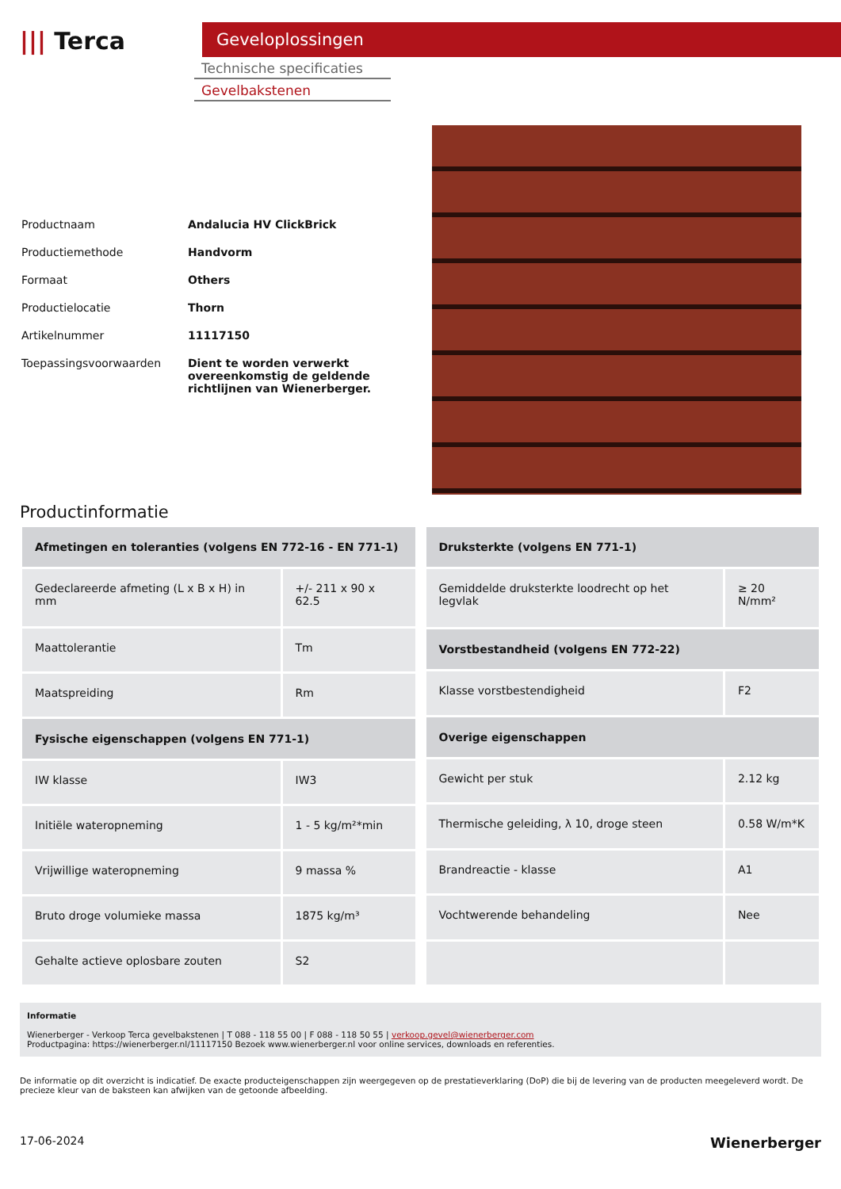||| Terca
Geveloplossingen
Technische specificaties
Gevelbakstenen
| Productnaam | Andalucia HV ClickBrick |
| Productiemethode | Handvorm |
| Formaat | Others |
| Productielocatie | Thorn |
| Artikelnummer | 11117150 |
| Toepassingsvoorwaarden | Dient te worden verwerkt overeenkomstig de geldende richtlijnen van Wienerberger. |
Productinformatie
| Afmetingen en toleranties (volgens EN 772-16 - EN 771-1) | |
| --- | --- |
| Gedeclareerde afmeting (L x B x H) in mm | +/- 211 x 90 x 62.5 |
| Maattolerantie | Tm |
| Maatspreiding | Rm |
| Fysische eigenschappen (volgens EN 771-1) | |
| IW klasse | IW3 |
| Initiële wateropneming | 1 - 5 kg/m²*min |
| Vrijwillige wateropneming | 9 massa % |
| Bruto droge volumieke massa | 1875 kg/m³ |
| Gehalte actieve oplosbare zouten | S2 |
| Druksterkte (volgens EN 771-1) | |
| --- | --- |
| Gemiddelde druksterkte loodrecht op het legvlak | ≥ 20 N/mm² |
| Vorstbestandheid (volgens EN 772-22) | |
| Klasse vorstbestendigheid | F2 |
| Overige eigenschappen | |
| Gewicht per stuk | 2.12 kg |
| Thermische geleiding, λ 10, droge steen | 0.58 W/m*K |
| Brandreactie - klasse | A1 |
| Vochtwerende behandeling | Nee |
Informatie
Wienerberger - Verkoop Terca gevelbakstenen | T 088 - 118 55 00 | F 088 - 118 50 55 | verkoop.gevel@wienerberger.com
Productpagina: https://wienerberger.nl/11117150 Bezoek www.wienerberger.nl voor online services, downloads en referenties.
De informatie op dit overzicht is indicatief. De exacte producteigenschappen zijn weergegeven op de prestatieverklaring (DoP) die bij de levering van de producten meegeleverd wordt. De precieze kleur van de baksteen kan afwijken van de getoonde afbeelding.
17-06-2024 Wienerberger